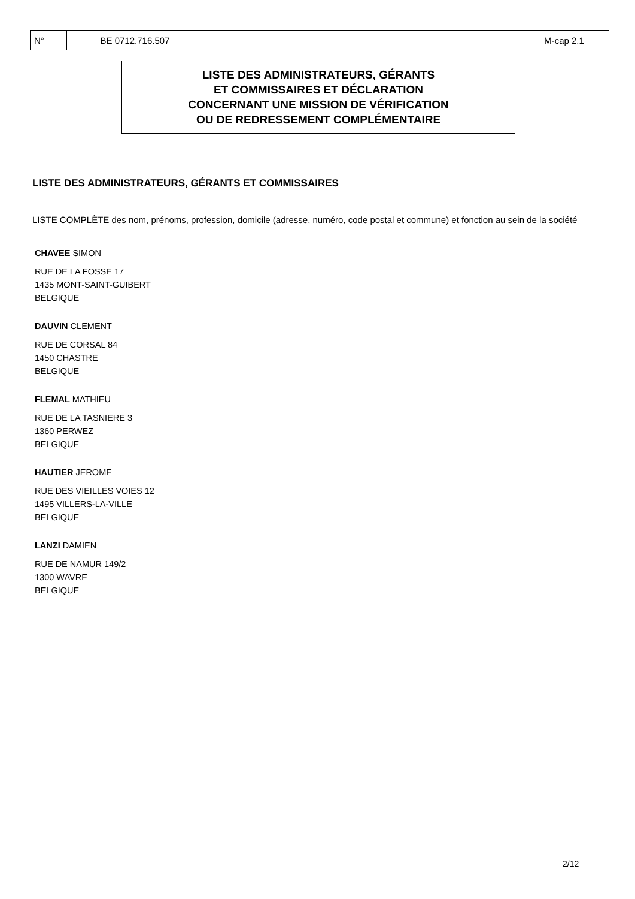| N° | BE 0712.716.507 | | M-cap 2.1 |
LISTE DES ADMINISTRATEURS, GÉRANTS
ET COMMISSAIRES ET DÉCLARATION
CONCERNANT UNE MISSION DE VÉRIFICATION
OU DE REDRESSEMENT COMPLÉMENTAIRE
LISTE DES ADMINISTRATEURS, GÉRANTS ET COMMISSAIRES
LISTE COMPLÈTE des nom, prénoms, profession, domicile (adresse, numéro, code postal et commune) et fonction au sein de la société
CHAVEE SIMON
RUE DE LA FOSSE 17
1435 MONT-SAINT-GUIBERT
BELGIQUE
DAUVIN CLEMENT
RUE DE CORSAL 84
1450 CHASTRE
BELGIQUE
FLEMAL MATHIEU
RUE DE LA TASNIERE 3
1360 PERWEZ
BELGIQUE
HAUTIER JEROME
RUE DES VIEILLES VOIES 12
1495 VILLERS-LA-VILLE
BELGIQUE
LANZI DAMIEN
RUE DE NAMUR 149/2
1300 WAVRE
BELGIQUE
2/12